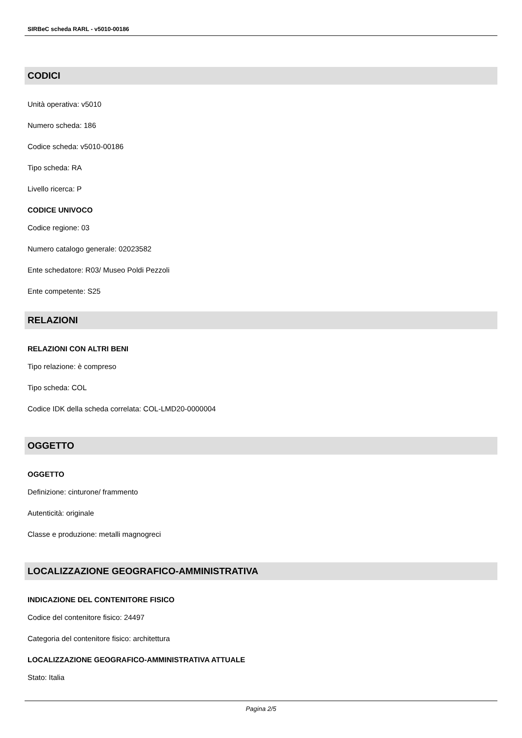SIRBeC scheda RARL - v5010-00186
CODICI
Unità operativa: v5010
Numero scheda: 186
Codice scheda: v5010-00186
Tipo scheda: RA
Livello ricerca: P
CODICE UNIVOCO
Codice regione: 03
Numero catalogo generale: 02023582
Ente schedatore: R03/ Museo Poldi Pezzoli
Ente competente: S25
RELAZIONI
RELAZIONI CON ALTRI BENI
Tipo relazione: è compreso
Tipo scheda: COL
Codice IDK della scheda correlata: COL-LMD20-0000004
OGGETTO
OGGETTO
Definizione: cinturone/ frammento
Autenticità: originale
Classe e produzione: metalli magnogreci
LOCALIZZAZIONE GEOGRAFICO-AMMINISTRATIVA
INDICAZIONE DEL CONTENITORE FISICO
Codice del contenitore fisico: 24497
Categoria del contenitore fisico: architettura
LOCALIZZAZIONE GEOGRAFICO-AMMINISTRATIVA ATTUALE
Stato: Italia
Pagina 2/5